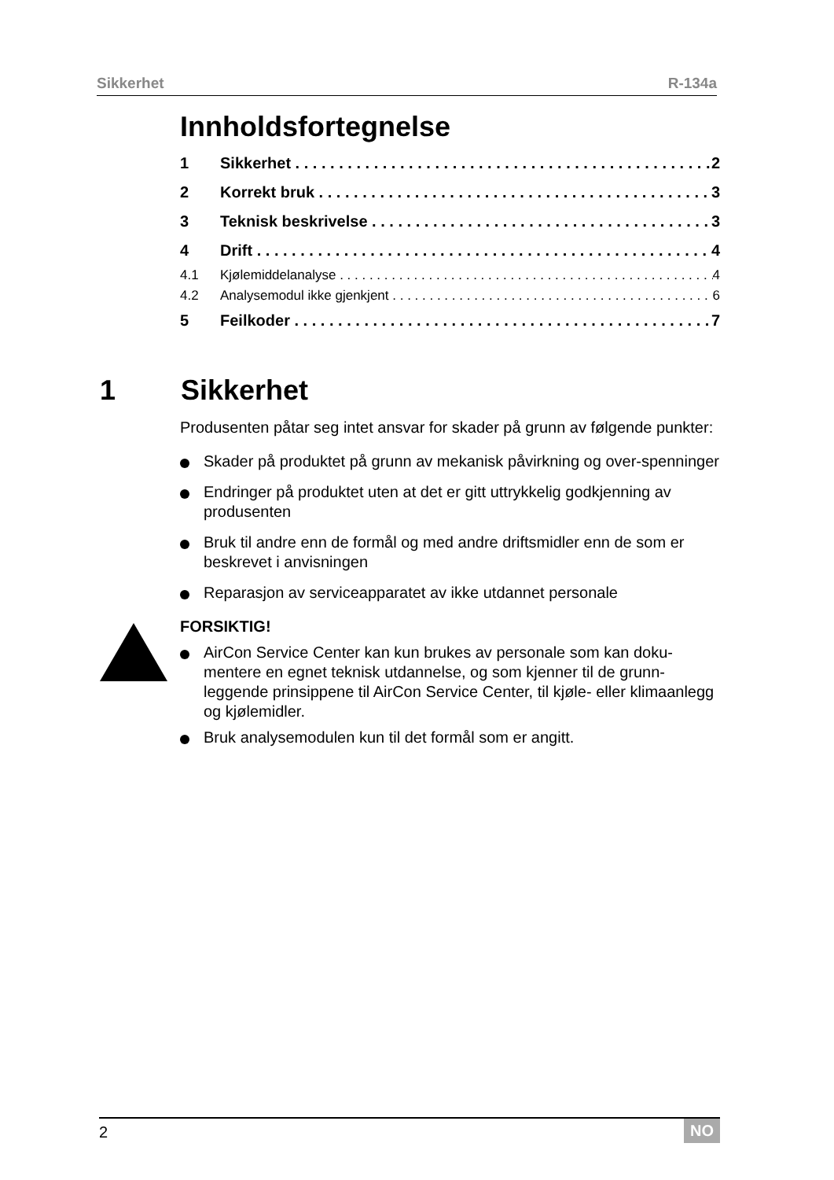Sikkerhet R-134a
Innholdsfortegnelse
1 Sikkerhet 2
2 Korrekt bruk 3
3 Teknisk beskrivelse 3
4 Drift 4
4.1 Kjølemiddelanalyse 4
4.2 Analysemodul ikke gjenkjent 6
5 Feilkoder 7
1 Sikkerhet
Produsenten påtar seg intet ansvar for skader på grunn av følgende punkter:
Skader på produktet på grunn av mekanisk påvirkning og over-spenninger
Endringer på produktet uten at det er gitt uttrykkelig godkjenning av produsenten
Bruk til andre enn de formål og med andre driftsmidler enn de som er beskrevet i anvisningen
Reparasjon av serviceapparatet av ikke utdannet personale
FORSIKTIG!
AirCon Service Center kan kun brukes av personale som kan doku-mentere en egnet teknisk utdannelse, og som kjenner til de grunn-leggende prinsippene til AirCon Service Center, til kjøle- eller klimaanlegg og kjølemidler.
Bruk analysemodulen kun til det formål som er angitt.
2 NO